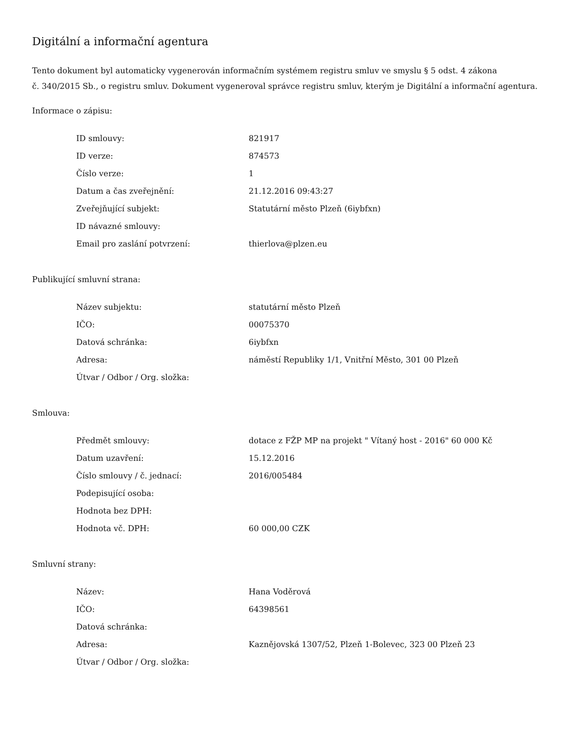Digitální a informační agentura
Tento dokument byl automaticky vygenerován informačním systémem registru smluv ve smyslu § 5 odst. 4 zákona
č. 340/2015 Sb., o registru smluv. Dokument vygeneroval správce registru smluv, kterým je Digitální a informační agentura.
Informace o zápisu:
| ID smlouvy: | 821917 |
| ID verze: | 874573 |
| Číslo verze: | 1 |
| Datum a čas zveřejnění: | 21.12.2016 09:43:27 |
| Zveřejňující subjekt: | Statutární město Plzeň (6iybfxn) |
| ID návazné smlouvy: | |
| Email pro zaslání potvrzení: | thierlova@plzen.eu |
Publikující smluvní strana:
| Název subjektu: | statutární město Plzeň |
| IČO: | 00075370 |
| Datová schránka: | 6iybfxn |
| Adresa: | náměstí Republiky 1/1, Vnitřní Město, 301 00 Plzeň |
| Útvar / Odbor / Org. složka: | |
Smlouva:
| Předmět smlouvy: | dotace z FŽP MP na projekt " Vítaný host - 2016" 60 000 Kč |
| Datum uzavření: | 15.12.2016 |
| Číslo smlouvy / č. jednací: | 2016/005484 |
| Podepisující osoba: | |
| Hodnota bez DPH: | |
| Hodnota vč. DPH: | 60 000,00 CZK |
Smluvní strany:
| Název: | Hana Voděrová |
| IČO: | 64398561 |
| Datová schránka: | |
| Adresa: | Kaznějovská 1307/52, Plzeň 1-Bolevec, 323 00 Plzeň 23 |
| Útvar / Odbor / Org. složka: | |